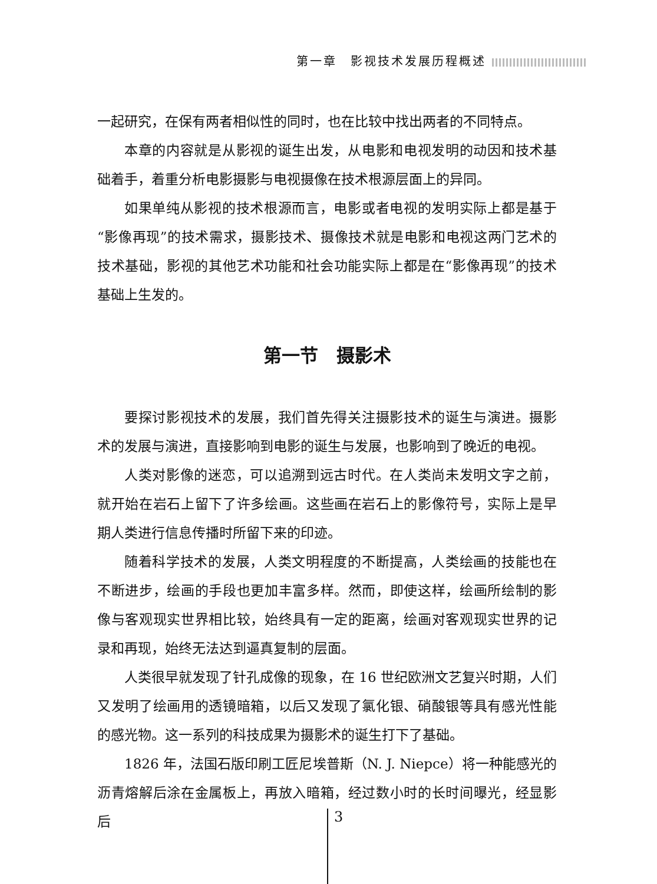第一章　影视技术发展历程概述
一起研究，在保有两者相似性的同时，也在比较中找出两者的不同特点。
本章的内容就是从影视的诞生出发，从电影和电视发明的动因和技术基础着手，着重分析电影摄影与电视摄像在技术根源层面上的异同。
如果单纯从影视的技术根源而言，电影或者电视的发明实际上都是基于“影像再现”的技术需求，摄影技术、摄像技术就是电影和电视这两门艺术的技术基础，影视的其他艺术功能和社会功能实际上都是在“影像再现”的技术基础上生发的。
第一节　摄影术
要探讨影视技术的发展，我们首先得关注摄影技术的诞生与演进。摄影术的发展与演进，直接影响到电影的诞生与发展，也影响到了晚近的电视。
人类对影像的迷恋，可以追溯到远古时代。在人类尚未发明文字之前，就开始在岩石上留下了许多绘画。这些画在岩石上的影像符号，实际上是早期人类进行信息传播时所留下来的印迹。
随着科学技术的发展，人类文明程度的不断提高，人类绘画的技能也在不断进步，绘画的手段也更加丰富多样。然而，即使这样，绘画所绘制的影像与客观现实世界相比较，始终具有一定的距离，绘画对客观现实世界的记录和再现，始终无法达到逼真复制的层面。
人类很早就发现了针孔成像的现象，在 16 世纪欧洲文艺复兴时期，人们又发明了绘画用的透镜暗箱，以后又发现了氯化银、硝酸银等具有感光性能的感光物。这一系列的科技成果为摄影术的诞生打下了基础。
1826 年，法国石版印刷工匠尼埃普斯（N. J. Niepce）将一种能感光的沥青熔解后涂在金属板上，再放入暗箱，经过数小时的长时间曝光，经显影后
3